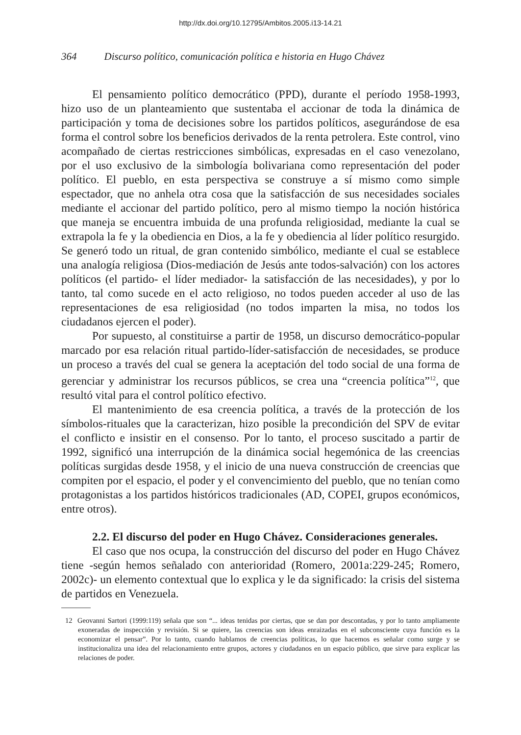http://dx.doi.org/10.12795/Ambitos.2005.i13-14.21
364 Discurso político, comunicación política e historia en Hugo Chávez
El pensamiento político democrático (PPD), durante el período 1958-1993, hizo uso de un planteamiento que sustentaba el accionar de toda la dinámica de participación y toma de decisiones sobre los partidos políticos, asegurándose de esa forma el control sobre los beneficios derivados de la renta petrolera. Este control, vino acompañado de ciertas restricciones simbólicas, expresadas en el caso venezolano, por el uso exclusivo de la simbología bolivariana como representación del poder político. El pueblo, en esta perspectiva se construye a sí mismo como simple espectador, que no anhela otra cosa que la satisfacción de sus necesidades sociales mediante el accionar del partido político, pero al mismo tiempo la noción histórica que maneja se encuentra imbuida de una profunda religiosidad, mediante la cual se extrapola la fe y la obediencia en Dios, a la fe y obediencia al líder político resurgido. Se generó todo un ritual, de gran contenido simbólico, mediante el cual se establece una analogía religiosa (Dios-mediación de Jesús ante todos-salvación) con los actores políticos (el partido- el líder mediador- la satisfacción de las necesidades), y por lo tanto, tal como sucede en el acto religioso, no todos pueden acceder al uso de las representaciones de esa religiosidad (no todos imparten la misa, no todos los ciudadanos ejercen el poder).
Por supuesto, al constituirse a partir de 1958, un discurso democrático-popular marcado por esa relación ritual partido-líder-satisfacción de necesidades, se produce un proceso a través del cual se genera la aceptación del todo social de una forma de gerenciar y administrar los recursos públicos, se crea una “creencia política”<sup>12</sup>, que resultó vital para el control político efectivo.
El mantenimiento de esa creencia política, a través de la protección de los símbolos-rituales que la caracterizan, hizo posible la precondición del SPV de evitar el conflicto e insistir en el consenso. Por lo tanto, el proceso suscitado a partir de 1992, significó una interrupción de la dinámica social hegemónica de las creencias políticas surgidas desde 1958, y el inicio de una nueva construcción de creencias que compiten por el espacio, el poder y el convencimiento del pueblo, que no tenían como protagonistas a los partidos históricos tradicionales (AD, COPEI, grupos económicos, entre otros).
2.2. El discurso del poder en Hugo Chávez. Consideraciones generales.
El caso que nos ocupa, la construcción del discurso del poder en Hugo Chávez tiene -según hemos señalado con anterioridad (Romero, 2001a:229-245; Romero, 2002c)- un elemento contextual que lo explica y le da significado: la crisis del sistema de partidos en Venezuela.
12 Geovanni Sartori (1999:119) señala que son “... ideas tenidas por ciertas, que se dan por descontadas, y por lo tanto ampliamente exoneradas de inspección y revisión. Si se quiere, las creencias son ideas enraizadas en el subconsciente cuya función es la economizar el pensar”. Por lo tanto, cuando hablamos de creencias políticas, lo que hacemos es señalar como surge y se institucionaliza una idea del relacionamiento entre grupos, actores y ciudadanos en un espacio público, que sirve para explicar las relaciones de poder.